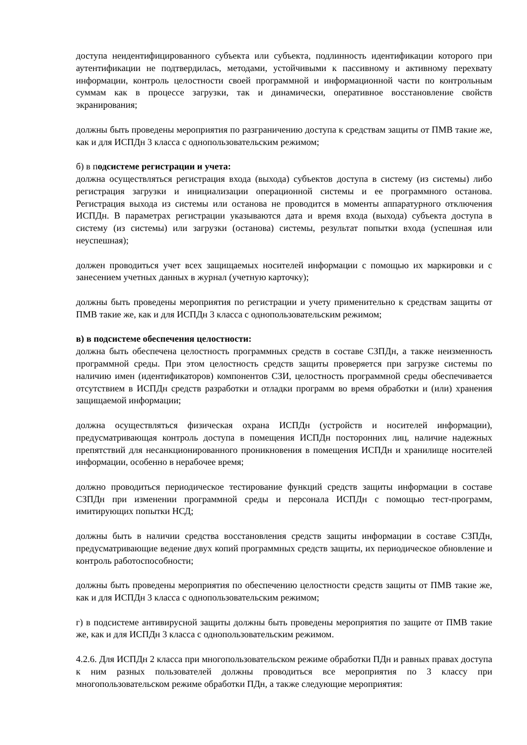доступа неидентифицированного субъекта или субъекта, подлинность идентификации которого при аутентификации не подтвердилась, методами, устойчивыми к пассивному и активному перехвату информации, контроль целостности своей программной и информационной части по контрольным суммам как в процессе загрузки, так и динамически, оперативное восстановление свойств экранирования;
должны быть проведены мероприятия по разграничению доступа к средствам защиты от ПМВ такие же, как и для ИСПДн 3 класса с однопользовательским режимом;
б) в подсистеме регистрации и учета:
должна осуществляться регистрация входа (выхода) субъектов доступа в систему (из системы) либо регистрация загрузки и инициализации операционной системы и ее программного останова. Регистрация выхода из системы или останова не проводится в моменты аппаратурного отключения ИСПДн. В параметрах регистрации указываются дата и время входа (выхода) субъекта доступа в систему (из системы) или загрузки (останова) системы, результат попытки входа (успешная или неуспешная);
должен проводиться учет всех защищаемых носителей информации с помощью их маркировки и с занесением учетных данных в журнал (учетную карточку);
должны быть проведены мероприятия по регистрации и учету применительно к средствам защиты от ПМВ такие же, как и для ИСПДн 3 класса с однопользовательским режимом;
в) в подсистеме обеспечения целостности:
должна быть обеспечена целостность программных средств в составе СЗПДн, а также неизменность программной среды. При этом целостность средств защиты проверяется при загрузке системы по наличию имен (идентификаторов) компонентов СЗИ, целостность программной среды обеспечивается отсутствием в ИСПДн средств разработки и отладки программ во время обработки и (или) хранения защищаемой информации;
должна осуществляться физическая охрана ИСПДн (устройств и носителей информации), предусматривающая контроль доступа в помещения ИСПДн посторонних лиц, наличие надежных препятствий для несанкционированного проникновения в помещения ИСПДн и хранилище носителей информации, особенно в нерабочее время;
должно проводиться периодическое тестирование функций средств защиты информации в составе СЗПДн при изменении программной среды и персонала ИСПДн с помощью тест-программ, имитирующих попытки НСД;
должны быть в наличии средства восстановления средств защиты информации в составе СЗПДн, предусматривающие ведение двух копий программных средств защиты, их периодическое обновление и контроль работоспособности;
должны быть проведены мероприятия по обеспечению целостности средств защиты от ПМВ такие же, как и для ИСПДн 3 класса с однопользовательским режимом;
г) в подсистеме антивирусной защиты должны быть проведены мероприятия по защите от ПМВ такие же, как и для ИСПДн 3 класса с однопользовательским режимом.
4.2.6. Для ИСПДн 2 класса при многопользовательском режиме обработки ПДн и равных правах доступа к ним разных пользователей должны проводиться все мероприятия по 3 классу при многопользовательском режиме обработки ПДн, а также следующие мероприятия: